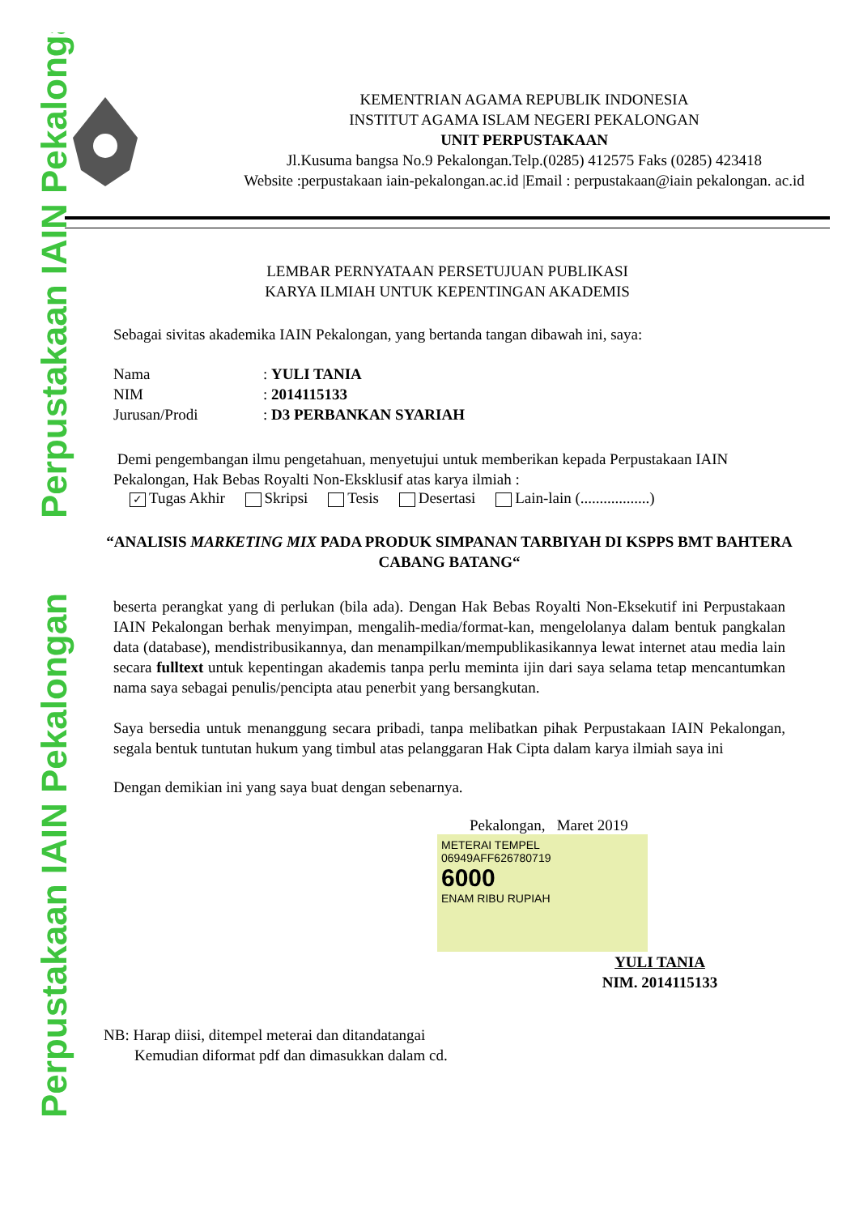Perpustakaan IAIN Pekalongan
Perpustakaan IAIN Pekalongan
KEMENTRIAN AGAMA REPUBLIK INDONESIA
INSTITUT AGAMA ISLAM NEGERI PEKALONGAN
UNIT PERPUSTAKAAN
Jl.Kusuma bangsa No.9 Pekalongan.Telp.(0285) 412575 Faks (0285) 423418
Website :perpustakaan iain-pekalongan.ac.id |Email : perpustakaan@iain pekalongan. ac.id
LEMBAR PERNYATAAN PERSETUJUAN PUBLIKASI
KARYA ILMIAH UNTUK KEPENTINGAN AKADEMIS
Sebagai sivitas akademika IAIN Pekalongan, yang bertanda tangan dibawah ini, saya:
Nama: YULI TANIA
NIM: 2014115133
Jurusan/Prodi: D3 PERBANKAN SYARIAH
Demi pengembangan ilmu pengetahuan, menyetujui untuk memberikan kepada Perpustakaan IAIN Pekalongan, Hak Bebas Royalti Non-Eksklusif atas karya ilmiah :
✓ Tugas Akhir Skripsi Tesis Desertasi Lain-lain (..................)
“ANALISIS MARKETING MIX PADA PRODUK SIMPANAN TARBIYAH DI KSPPS BMT BAHTERA CABANG BATANG“
beserta perangkat yang di perlukan (bila ada). Dengan Hak Bebas Royalti Non-Eksekutif ini Perpustakaan IAIN Pekalongan berhak menyimpan, mengalih-media/format-kan, mengelolanya dalam bentuk pangkalan data (database), mendistribusikannya, dan menampilkan/mempublikasikannya lewat internet atau media lain secara fulltext untuk kepentingan akademis tanpa perlu meminta ijin dari saya selama tetap mencantumkan nama saya sebagai penulis/pencipta atau penerbit yang bersangkutan.
Saya bersedia untuk menanggung secara pribadi, tanpa melibatkan pihak Perpustakaan IAIN Pekalongan, segala bentuk tuntutan hukum yang timbul atas pelanggaran Hak Cipta dalam karya ilmiah saya ini
Dengan demikian ini yang saya buat dengan sebenarnya.
Pekalongan, Maret 2019
METERAI TEMPEL
06949AFF626780719
6000
ENAM RIBU RUPIAH
YULI TANIA
NIM. 2014115133
NB: Harap diisi, ditempel meterai dan ditandatangai
Kemudian diformat pdf dan dimasukkan dalam cd.